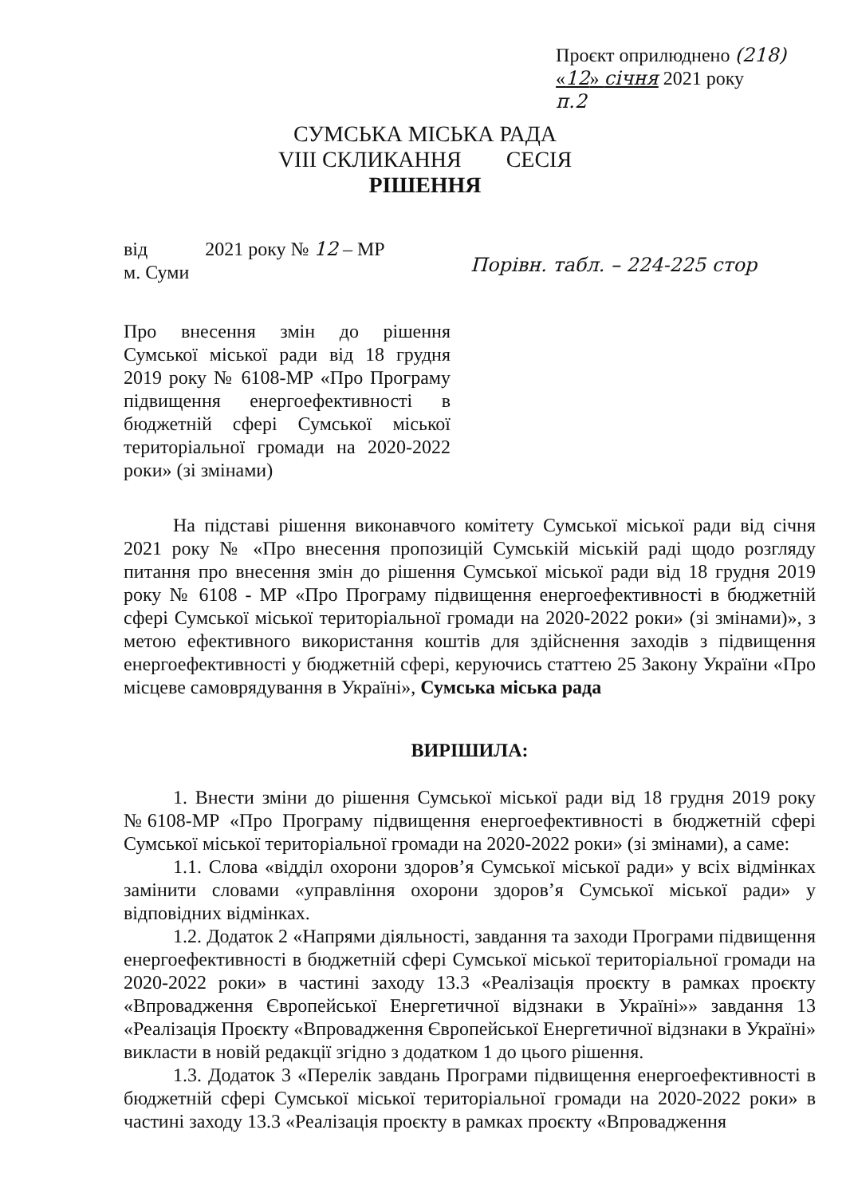Проєкт оприлюднено (218)
«12» січня 2021 року
п.2
СУМСЬКА МІСЬКА РАДА
VIII СКЛИКАННЯ СЕСІЯ
РІШЕННЯ
від 2021 року № 12 – МР
м. Суми
Порівн. табл. – 224-225 стор
Про внесення змін до рішення Сумської міської ради від 18 грудня 2019 року № 6108-МР «Про Програму підвищення енергоефективності в бюджетній сфері Сумської міської територіальної громади на 2020-2022 роки» (зі змінами)
На підставі рішення виконавчого комітету Сумської міської ради від січня 2021 року № «Про внесення пропозицій Сумській міській раді щодо розгляду питання про внесення змін до рішення Сумської міської ради від 18 грудня 2019 року № 6108 - МР «Про Програму підвищення енергоефективності в бюджетній сфері Сумської міської територіальної громади на 2020-2022 роки» (зі змінами)», з метою ефективного використання коштів для здійснення заходів з підвищення енергоефективності у бюджетній сфері, керуючись статтею 25 Закону України «Про місцеве самоврядування в Україні», Сумська міська рада
ВИРІШИЛА:
1. Внести зміни до рішення Сумської міської ради від 18 грудня 2019 року №6108-МР «Про Програму підвищення енергоефективності в бюджетній сфері Сумської міської територіальної громади на 2020-2022 роки» (зі змінами), а саме:
1.1. Слова «відділ охорони здоров’я Сумської міської ради» у всіх відмінках замінити словами «управління охорони здоров’я Сумської міської ради» у відповідних відмінках.
1.2. Додаток 2 «Напрями діяльності, завдання та заходи Програми підвищення енергоефективності в бюджетній сфері Сумської міської територіальної громади на 2020-2022 роки» в частині заходу 13.3 «Реалізація проєкту в рамках проєкту «Впровадження Європейської Енергетичної відзнаки в Україні»» завдання 13 «Реалізація Проєкту «Впровадження Європейської Енергетичної відзнаки в Україні» викласти в новій редакції згідно з додатком 1 до цього рішення.
1.3. Додаток 3 «Перелік завдань Програми підвищення енергоефективності в бюджетній сфері Сумської міської територіальної громади на 2020-2022 роки» в частині заходу 13.3 «Реалізація проєкту в рамках проєкту «Впровадження